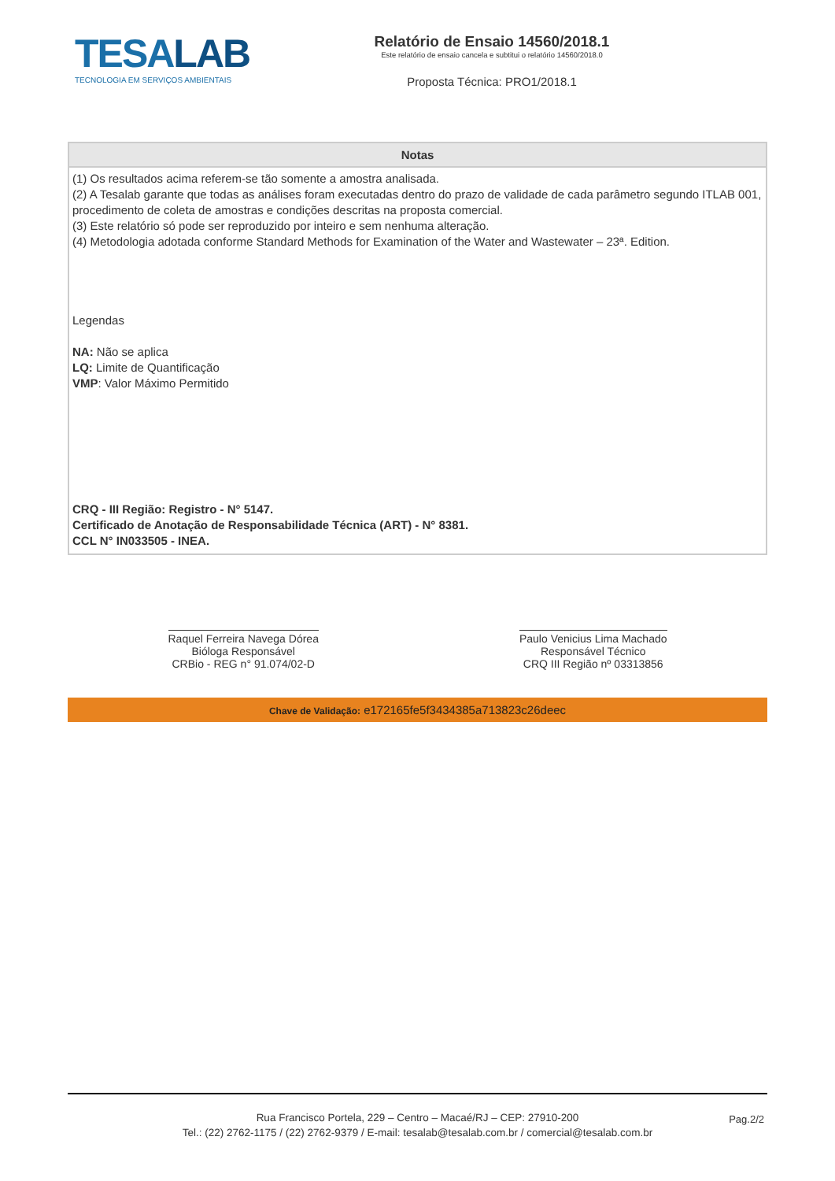TESALAB
TECNOLOGIA EM SERVIÇOS AMBIENTAIS
Relatório de Ensaio 14560/2018.1
Este relatório de ensaio cancela e subtitui o relatório 14560/2018.0
Proposta Técnica: PRO1/2018.1
Notas
(1) Os resultados acima referem-se tão somente a amostra analisada.
(2) A Tesalab garante que todas as análises foram executadas dentro do prazo de validade de cada parâmetro segundo ITLAB 001, procedimento de coleta de amostras e condições descritas na proposta comercial.
(3) Este relatório só pode ser reproduzido por inteiro e sem nenhuma alteração.
(4) Metodologia adotada conforme Standard Methods for Examination of the Water and Wastewater – 23ª. Edition.
Legendas
NA: Não se aplica
LQ: Limite de Quantificação
VMP: Valor Máximo Permitido
CRQ - III Região: Registro - N° 5147.
Certificado de Anotação de Responsabilidade Técnica (ART) - N° 8381.
CCL N° IN033505 - INEA.
Raquel Ferreira Navega Dórea
Bióloga Responsável
CRBio - REG n° 91.074/02-D
Paulo Venicius Lima Machado
Responsável Técnico
CRQ III Região nº 03313856
Chave de Validação: e172165fe5f3434385a713823c26deec
Rua Francisco Portela, 229 – Centro – Macaé/RJ – CEP: 27910-200
Tel.: (22) 2762-1175 / (22) 2762-9379 / E-mail: tesalab@tesalab.com.br / comercial@tesalab.com.br
Pag.2/2